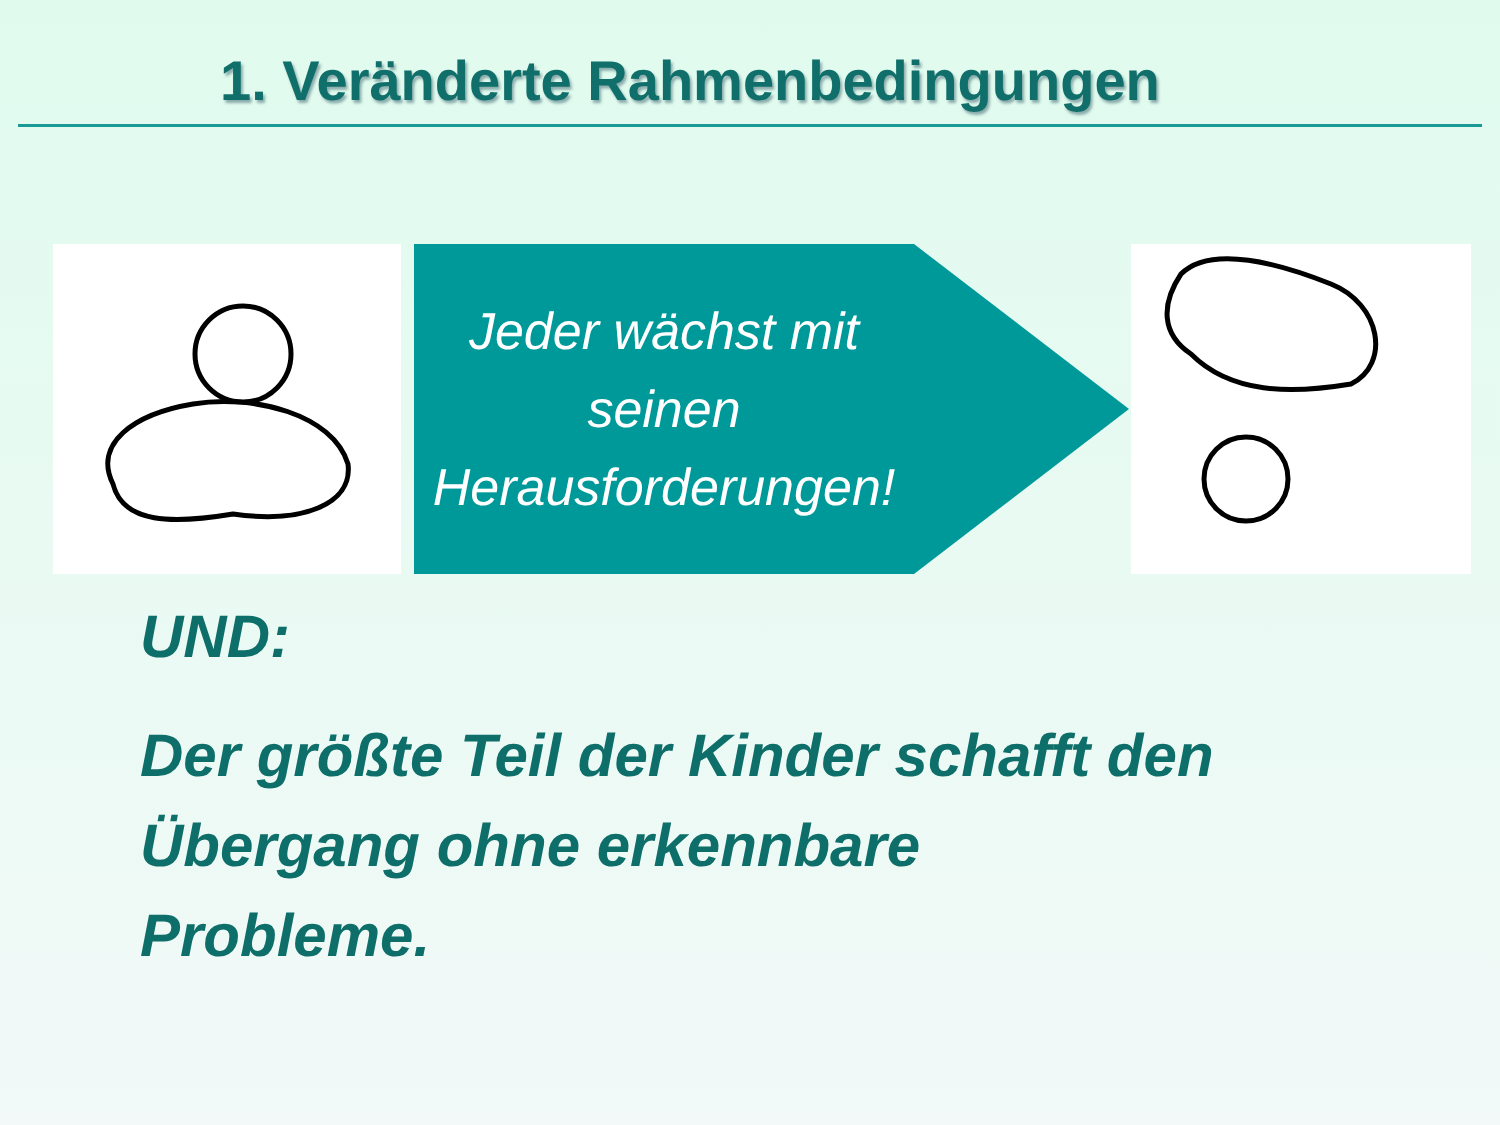1. Veränderte Rahmenbedingungen
Jeder wächst mit
seinen
Herausforderungen!
UND:
Der größte Teil der Kinder schafft den
Übergang ohne erkennbare
Probleme.